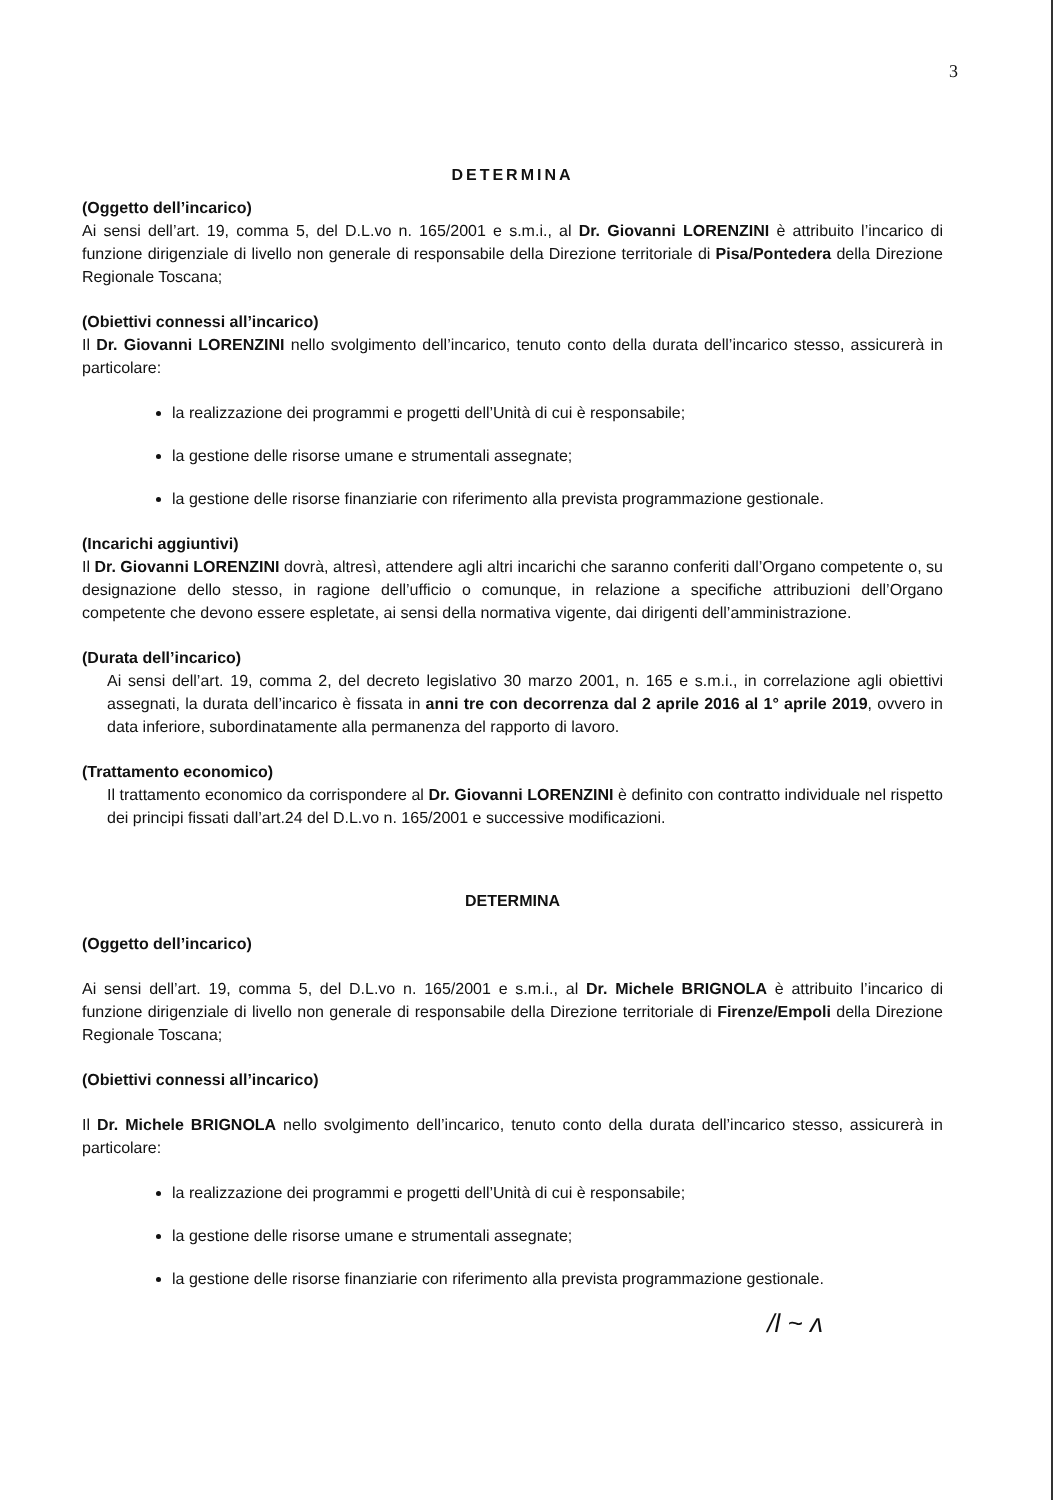3
DETERMINA
(Oggetto dell’incarico)
Ai sensi dell’art. 19, comma 5, del D.L.vo n. 165/2001 e s.m.i., al Dr. Giovanni LORENZINI è attribuito l’incarico di funzione dirigenziale di livello non generale di responsabile della Direzione territoriale di Pisa/Pontedera della Direzione Regionale Toscana;
(Obiettivi connessi all’incarico)
Il Dr. Giovanni LORENZINI nello svolgimento dell’incarico, tenuto conto della durata dell’incarico stesso, assicurerà in particolare:
la realizzazione dei programmi e progetti dell’Unità di cui è responsabile;
la gestione delle risorse umane e strumentali assegnate;
la gestione delle risorse finanziarie con riferimento alla prevista programmazione gestionale.
(Incarichi aggiuntivi)
Il Dr. Giovanni LORENZINI dovrà, altresì, attendere agli altri incarichi che saranno conferiti dall’Organo competente o, su designazione dello stesso, in ragione dell’ufficio o comunque, in relazione a specifiche attribuzioni dell’Organo competente che devono essere espletate, ai sensi della normativa vigente, dai dirigenti dell’amministrazione.
(Durata dell’incarico)
Ai sensi dell’art. 19, comma 2, del decreto legislativo 30 marzo 2001, n. 165 e s.m.i., in correlazione agli obiettivi assegnati, la durata dell’incarico è fissata in anni tre con decorrenza dal 2 aprile 2016 al 1° aprile 2019, ovvero in data inferiore, subordinatamente alla permanenza del rapporto di lavoro.
(Trattamento economico)
Il trattamento economico da corrispondere al Dr. Giovanni LORENZINI è definito con contratto individuale nel rispetto dei principi fissati dall’art.24 del D.L.vo n. 165/2001 e successive modificazioni.
DETERMINA
(Oggetto dell’incarico)
Ai sensi dell’art. 19, comma 5, del D.L.vo n. 165/2001 e s.m.i., al Dr. Michele BRIGNOLA è attribuito l’incarico di funzione dirigenziale di livello non generale di responsabile della Direzione territoriale di Firenze/Empoli della Direzione Regionale Toscana;
(Obiettivi connessi all’incarico)
Il Dr. Michele BRIGNOLA nello svolgimento dell’incarico, tenuto conto della durata dell’incarico stesso, assicurerà in particolare:
la realizzazione dei programmi e progetti dell’Unità di cui è responsabile;
la gestione delle risorse umane e strumentali assegnate;
la gestione delle risorse finanziarie con riferimento alla prevista programmazione gestionale.
/l ~ ʌ